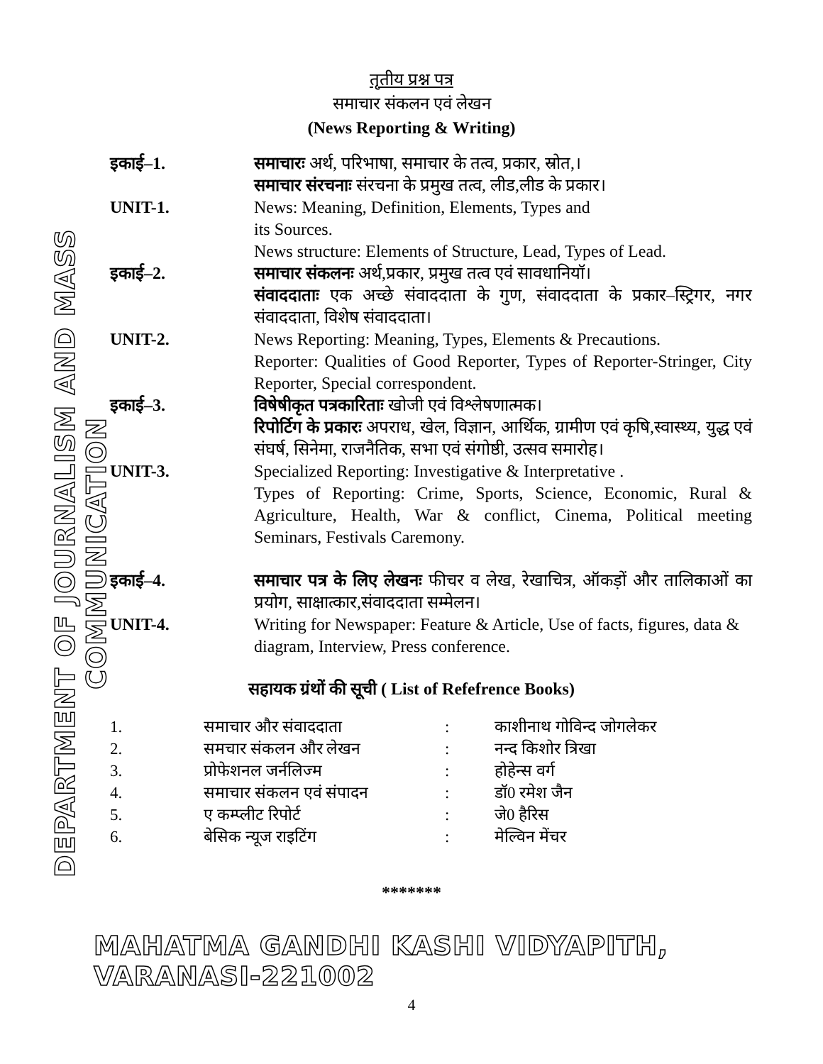DEPARTMENT OF JOURNALISM AND MASS COMMUNICATION
तृतीय प्रश्न पत्र
समाचार संकलन एवं लेखन
(News Reporting & Writing)
| इकाई–1. | समाचारः अर्थ, परिभाषा, समाचार के तत्व, प्रकार, स्रोत,। समाचार संरचनाः संरचना के प्रमुख तत्व, लीड,लीड के प्रकार। |
| UNIT-1. | News: Meaning, Definition, Elements, Types and its Sources. News structure: Elements of Structure, Lead, Types of Lead. |
| इकाई–2. | समाचार संकलनः अर्थ,प्रकार, प्रमुख तत्व एवं सावधानियॉ। संवाददाताः एक अच्छे संवाददाता के गुण, संवाददाता के प्रकार–स्ट्रिगर, नगर संवाददाता, विशेष संवाददाता। |
| UNIT-2. | News Reporting: Meaning, Types, Elements & Precautions. Reporter: Qualities of Good Reporter, Types of Reporter-Stringer, City Reporter, Special correspondent. |
| इकाई–3. | विषेषीकृत पत्रकारिताः खोजी एवं विश्लेषणात्मक। रिपोर्टिग के प्रकारः अपराध, खेल, विज्ञान, आर्थिक, ग्रामीण एवं कृषि,स्वास्थ्य, युद्ध एवं संघर्ष, सिनेमा, राजनैतिक, सभा एवं संगोष्ठी, उत्सव समारोह। |
| UNIT-3. | Specialized Reporting: Investigative & Interpretative . Types of Reporting: Crime, Sports, Science, Economic, Rural & Agriculture, Health, War & conflict, Cinema, Political meeting Seminars, Festivals Caremony. |
| इकाई–4. | समाचार पत्र के लिए लेखनः फीचर व लेख, रेखाचित्र, ऑकड़ों और तालिकाओं का प्रयोग, साक्षात्कार,संवाददाता सम्मेलन। |
| UNIT-4. | Writing for Newspaper: Feature & Article, Use of facts, figures, data & diagram, Interview, Press conference. |
सहायक ग्रंथों की सूची ( List of Refefrence Books)
| 1. | समाचार और संवाददाता | : | काशीनाथ गोविन्द जोगलेकर |
| 2. | समचार संकलन और लेखन | : | नन्द किशोर त्रिखा |
| 3. | प्रोफेशनल जर्नलिज्म | : | होहेन्स वर्ग |
| 4. | समाचार संकलन एवं संपादन | : | डॉ0 रमेश जैन |
| 5. | ए कम्प्लीट रिपोर्ट | : | जे0 हैरिस |
| 6. | बेसिक न्यूज राइटिंग | : | मेल्विन मेंचर |
*******
MAHATMA GANDHI KASHI VIDYAPITH, VARANASI-221002
4